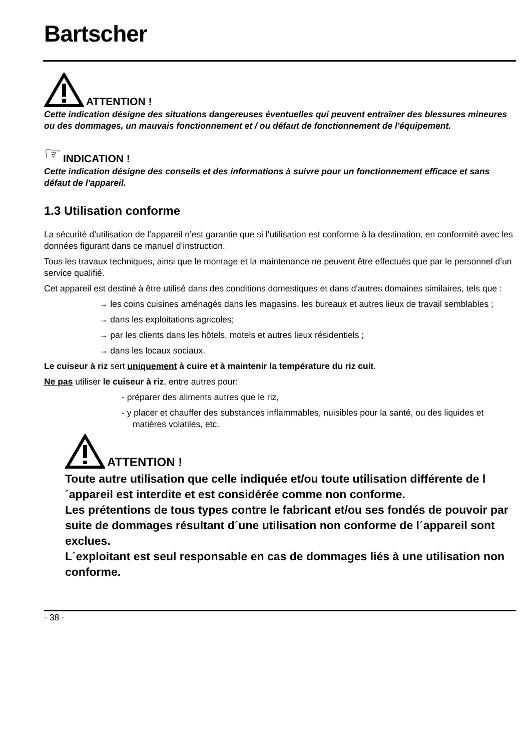Bartscher
ATTENTION !
Cette indication désigne des situations dangereuses éventuelles qui peuvent entraîner des blessures mineures ou des dommages, un mauvais fonctionnement et / ou défaut de fonctionnement de l'équipement.
☞ INDICATION !
Cette indication désigne des conseils et des informations à suivre pour un fonctionnement efficace et sans défaut de l'appareil.
1.3 Utilisation conforme
La sécurité d’utilisation de l’appareil n’est garantie que si l’utilisation est conforme à la destination, en conformité avec les données figurant dans ce manuel d’instruction.
Tous les travaux techniques, ainsi que le montage et la maintenance ne peuvent être effectués que par le personnel d’un service qualifié.
Cet appareil est destiné à être utilisé dans des conditions domestiques et dans d'autres domaines similaires, tels que :
→ les coins cuisines aménagés dans les magasins, les bureaux et autres lieux de travail semblables ;
→ dans les exploitations agricoles;
→ par les clients dans les hôtels, motels et autres lieux résidentiels ;
→ dans les locaux sociaux.
Le cuiseur à riz sert uniquement à cuire et à maintenir la température du riz cuit.
Ne pas utiliser le cuiseur à riz, entre autres pour:
- préparer des aliments autres que le riz,
- y placer et chauffer des substances inflammables, nuisibles pour la santé, ou des liquides et matières volatiles, etc.
ATTENTION !
Toute autre utilisation que celle indiquée et/ou toute utilisation différente de l´appareil est interdite et est considérée comme non conforme.
Les prétentions de tous types contre le fabricant et/ou ses fondés de pouvoir par suite de dommages résultant d´une utilisation non conforme de l´appareil sont exclues.
L´exploitant est seul responsable en cas de dommages liés à une utilisation non conforme.
- 38 -